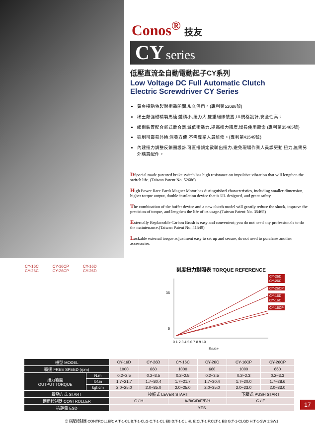Conos<sup>®</sup> 技友
CY series
低壓直流全自動電動起子CY系列
Low Voltage DC Full Automatic Clutch
Electric Screwdriver CY Series
黃金接點特製耐衝擊開關,永久保用。(專利第52686號)
稀土類強磁精製馬達,體積小,扭力大,雙重絕緣裝置,UL規格設計,安全性高。
緩衝裝置配合新式離合器,減低衝擊力,提高扭力精度,增長使用壽命 (專利第35465號)
碳刷可靈易外換,保養方便,不需專業人員維修。(專利第41549號)
內建扭力調整反鎖圈設計,可直接鎖定欲輸出扭力,避免現場作業人員誤更動 扭力,無需另外購買配件。
DSpecial made patented brake switch has high resistance on impulsive vibration that will lengthen the switch life. (Taiwan Patent No. 52686)
High Power Rare Earth Magnet Motor has distinguished characteristics, including smaller dimension, higher torque output, double insulation device that is UL designed, and great safety.
The combination of the buffer device and a new clutch model will greatly reduce the shock, improve the precision of torque, and lengthen the life of its usage.(Taiwan Patent No. 35465)
Externally Replaceable Carbon Brush is easy and convenient; you do not need any professionals to do the maintenance.(Taiwan Patent No. 41549).
Lockable external torque adjustment easy to set up and secure, do not need to purchase another accessories.
CY-16C
CY-26C
CY-16CP
CY-26CP
CY-16D
CY-26D
刻度扭力對照表 TORQUE REFERENCE
5
35
0 1 2 3 4 5 6 7 8 9 10
Scale
CY-26D
CY-26C
CY-26CP
CY-16D
CY-16C
CY-16CP
| 機型 MODEL | | CY-16D | CY-26D | CY-16C | CY-26C | CY-16CP | CY-26CP |
| 轉速 FREE SPEED (rpm) | | 1000 | 660 | 1000 | 660 | 1000 | 660 |
| 扭力範圍 OUTPUT TORQUE | N.m | 0.2~2.5 | 0.2~3.5 | 0.2~2.5 | 0.2~3.5 | 0.2~2.3 | 0.2~3.3 |
| | lbf.in | 1.7~21.7 | 1.7~30.4 | 1.7~21.7 | 1.7~30.4 | 1.7~20.0 | 1.7~28.6 |
| | kgf.cm | 2.0~25.0 | 2.0~35.0 | 2.0~25.0 | 2.0~35.0 | 2.0~23.0 | 2.0~33.0 |
| 啟動方式 START | | 按板式 LEVER START | | | | 下壓式 PUSH START | |
| 適用控制器 CONTROLLER | | G / H | | A/B/C/D/E/F/H | | C / F | |
| 抗靜電 ESD | | YES | | | | | |
※ 搭配控制器 CONTROLLER: A:T-1-CL B:T-1-CLG C:T-1-CL EB D:T-1-CL HL E:CLT-1 F:CLT-1 EB G:T-1-CLGD H:T-1-SW 1:SW1
17